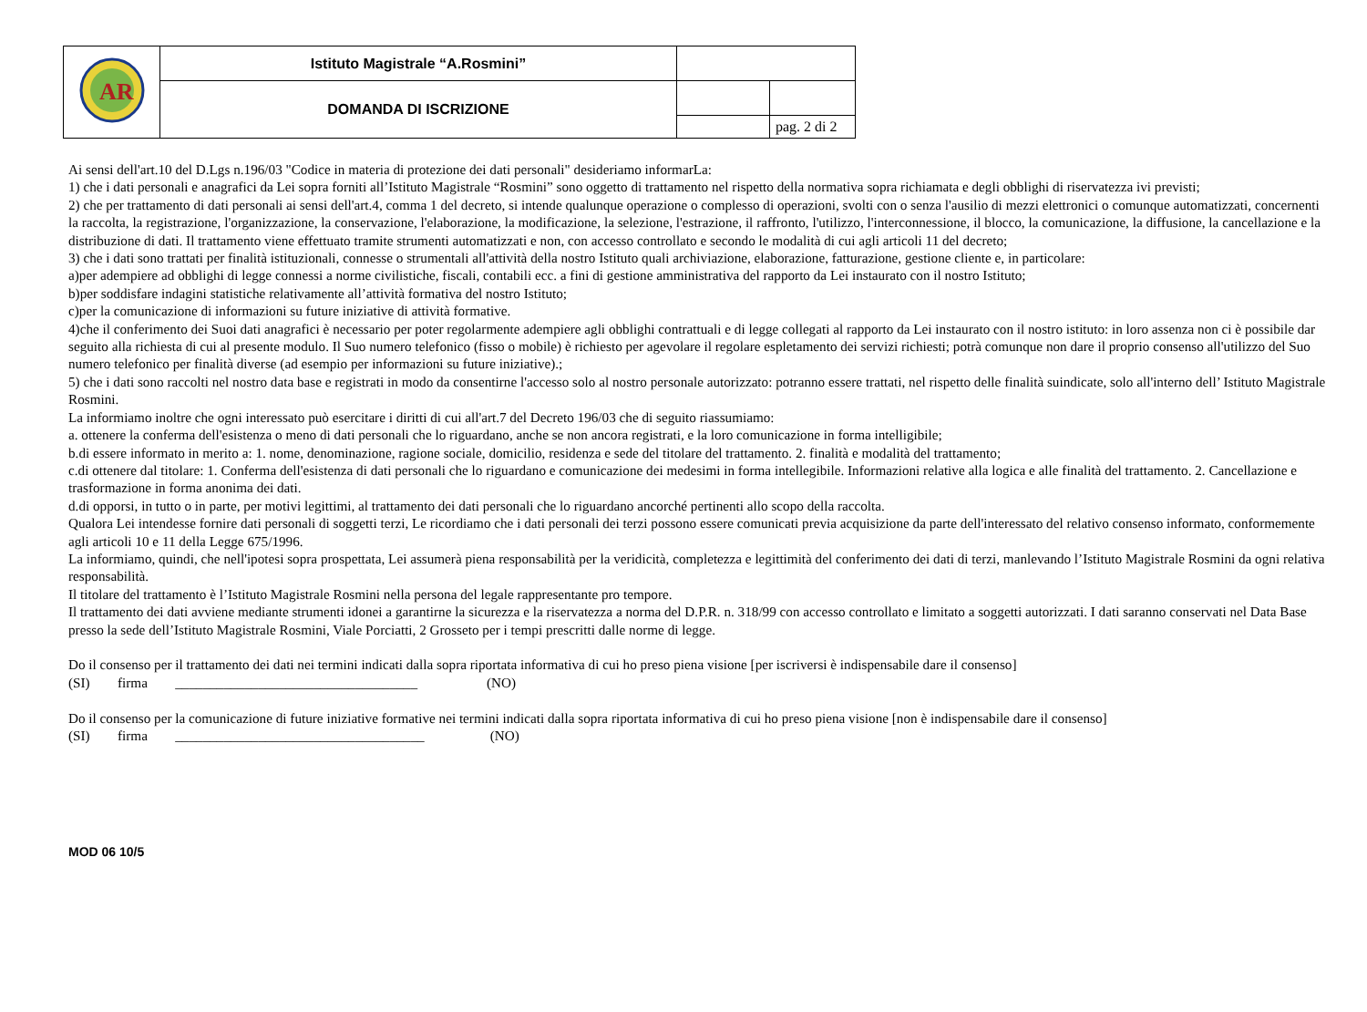| AR | Istituto Magistrale “A.Rosmini” | | |
| | DOMANDA DI ISCRIZIONE | | |
| | | | pag. 2 di 2 |
Ai sensi dell'art.10 del D.Lgs n.196/03 "Codice in materia di protezione dei dati personali" desideriamo informarLa:
1) che i dati personali e anagrafici da Lei sopra forniti all’Istituto Magistrale “Rosmini” sono oggetto di trattamento nel rispetto della normativa sopra richiamata e degli obblighi di riservatezza ivi previsti;
2) che per trattamento di dati personali ai sensi dell'art.4, comma 1 del decreto, si intende qualunque operazione o complesso di operazioni, svolti con o senza l'ausilio di mezzi elettronici o comunque automatizzati, concernenti la raccolta, la registrazione, l'organizzazione, la conservazione, l'elaborazione, la modificazione, la selezione, l'estrazione, il raffronto, l'utilizzo, l'interconnessione, il blocco, la comunicazione, la diffusione, la cancellazione e la distribuzione di dati. Il trattamento viene effettuato tramite strumenti automatizzati e non, con accesso controllato e secondo le modalità di cui agli articoli 11 del decreto;
3) che i dati sono trattati per finalità istituzionali, connesse o strumentali all'attività della nostro Istituto quali archiviazione, elaborazione, fatturazione, gestione cliente e, in particolare:
a)per adempiere ad obblighi di legge connessi a norme civilistiche, fiscali, contabili ecc. a fini di gestione amministrativa del rapporto da Lei instaurato con il nostro Istituto;
b)per soddisfare indagini statistiche relativamente all’attività formativa del nostro Istituto;
c)per la comunicazione di informazioni su future iniziative di attività formative.
4)che il conferimento dei Suoi dati anagrafici è necessario per poter regolarmente adempiere agli obblighi contrattuali e di legge collegati al rapporto da Lei instaurato con il nostro istituto: in loro assenza non ci è possibile dar seguito alla richiesta di cui al presente modulo. Il Suo numero telefonico (fisso o mobile) è richiesto per agevolare il regolare espletamento dei servizi richiesti; potrà comunque non dare il proprio consenso all'utilizzo del Suo numero telefonico per finalità diverse (ad esempio per informazioni su future iniziative).;
5) che i dati sono raccolti nel nostro data base e registrati in modo da consentirne l'accesso solo al nostro personale autorizzato: potranno essere trattati, nel rispetto delle finalità suindicate, solo all'interno dell’ Istituto Magistrale Rosmini.
La informiamo inoltre che ogni interessato può esercitare i diritti di cui all'art.7 del Decreto 196/03 che di seguito riassumiamo:
a. ottenere la conferma dell'esistenza o meno di dati personali che lo riguardano, anche se non ancora registrati, e la loro comunicazione in forma intelligibile;
b.di essere informato in merito a: 1. nome, denominazione, ragione sociale, domicilio, residenza e sede del titolare del trattamento. 2. finalità e modalità del trattamento;
c.di ottenere dal titolare: 1. Conferma dell'esistenza di dati personali che lo riguardano e comunicazione dei medesimi in forma intellegibile. Informazioni relative alla logica e alle finalità del trattamento. 2. Cancellazione e trasformazione in forma anonima dei dati.
d.di opporsi, in tutto o in parte, per motivi legittimi, al trattamento dei dati personali che lo riguardano ancorché pertinenti allo scopo della raccolta.
Qualora Lei intendesse fornire dati personali di soggetti terzi, Le ricordiamo che i dati personali dei terzi possono essere comunicati previa acquisizione da parte dell'interessato del relativo consenso informato, conformemente agli articoli 10 e 11 della Legge 675/1996.
La informiamo, quindi, che nell'ipotesi sopra prospettata, Lei assumerà piena responsabilità per la veridicità, completezza e legittimità del conferimento dei dati di terzi, manlevando l’Istituto Magistrale Rosmini da ogni relativa responsabilità.
Il titolare del trattamento è l’Istituto Magistrale Rosmini nella persona del legale rappresentante pro tempore.
Il trattamento dei dati avviene mediante strumenti idonei a garantirne la sicurezza e la riservatezza a norma del D.P.R. n. 318/99 con accesso controllato e limitato a soggetti autorizzati. I dati saranno conservati nel Data Base presso la sede dell’Istituto Magistrale Rosmini, Viale Porciatti, 2 Grosseto per i tempi prescritti dalle norme di legge.
Do il consenso per il trattamento dei dati nei termini indicati dalla sopra riportata informativa di cui ho preso piena visione [per iscriversi è indispensabile dare il consenso]
(SI) firma ___________________________________ (NO)
Do il consenso per la comunicazione di future iniziative formative nei termini indicati dalla sopra riportata informativa di cui ho preso piena visione [non è indispensabile dare il consenso]
(SI) firma ____________________________________ (NO)
MOD 06 10/5